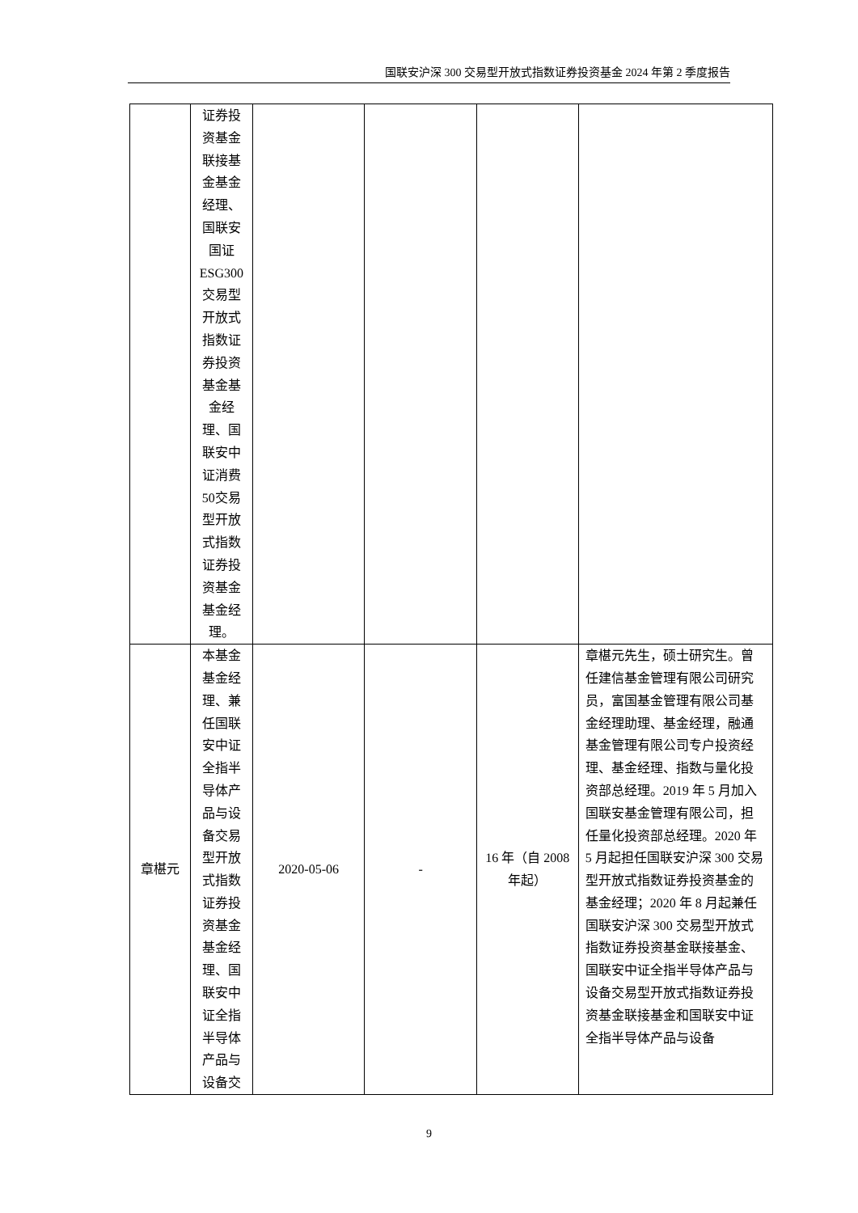国联安沪深 300 交易型开放式指数证券投资基金 2024 年第 2 季度报告
| | 证券投资基金联接基金基金经理、国联安国证ESG300交易型开放式指数证券投资基金基金经理、国联安中证消费50交易型开放式指数证券投资基金基金经理。 | | | | |
| 章椹元 | 本基金基金经理、兼任国联安中证全指半导体产品与设备交易型开放式指数证券投资基金基金经理、国联安中证全指半导体产品与设备交 | 2020-05-06 | - | 16 年（自 2008 年起） | 章椹元先生，硕士研究生。曾任建信基金管理有限公司研究员，富国基金管理有限公司基金经理助理、基金经理，融通基金管理有限公司专户投资经理、基金经理、指数与量化投资部总经理。2019 年 5 月加入国联安基金管理有限公司，担任量化投资部总经理。2020 年 5 月起担任国联安沪深 300 交易型开放式指数证券投资基金的基金经理；2020 年 8 月起兼任国联安沪深 300 交易型开放式指数证券投资基金联接基金、国联安中证全指半导体产品与设备交易型开放式指数证券投资基金联接基金和国联安中证全指半导体产品与设备 |
9